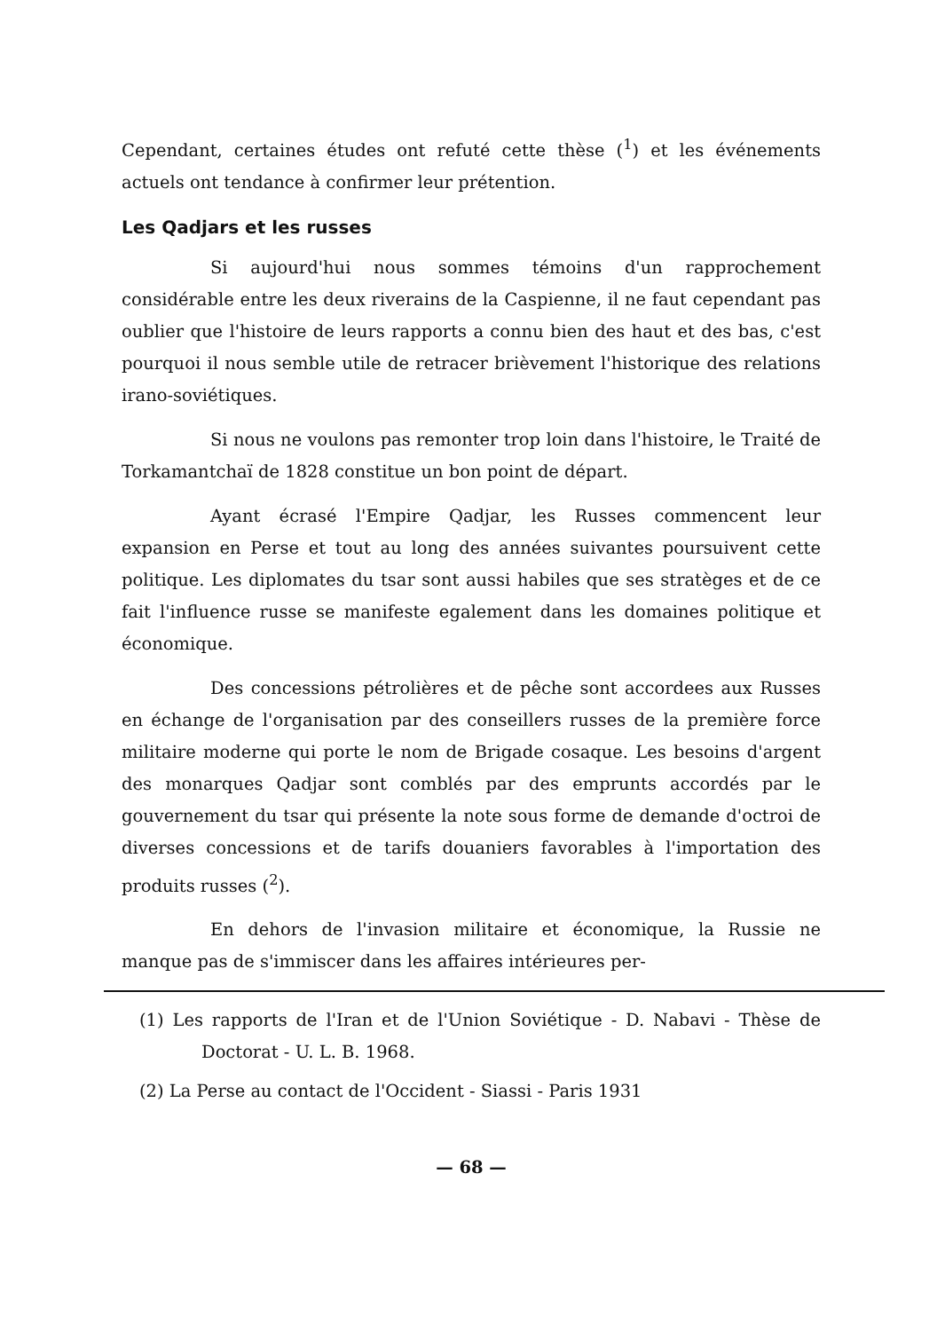Cependant, certaines études ont refuté cette thèse (<sup>1</sup>) et les événements actuels ont tendance à confirmer leur prétention.
Les Qadjars et les russes
Si aujourd'hui nous sommes témoins d'un rapprochement considérable entre les deux riverains de la Caspienne, il ne faut cependant pas oublier que l'histoire de leurs rapports a connu bien des haut et des bas, c'est pourquoi il nous semble utile de retracer brièvement l'historique des relations irano-soviétiques.
Si nous ne voulons pas remonter trop loin dans l'histoire, le Traité de Torkamantchaï de 1828 constitue un bon point de départ.
Ayant écrasé l'Empire Qadjar, les Russes commencent leur expansion en Perse et tout au long des années suivantes poursuivent cette politique. Les diplomates du tsar sont aussi habiles que ses stratèges et de ce fait l'influence russe se manifeste egalement dans les domaines politique et économique.
Des concessions pétrolières et de pêche sont accordees aux Russes en échange de l'organisation par des conseillers russes de la première force militaire moderne qui porte le nom de Brigade cosaque. Les besoins d'argent des monarques Qadjar sont comblés par des emprunts accordés par le gouvernement du tsar qui présente la note sous forme de demande d'octroi de diverses concessions et de tarifs douaniers favorables à l'importation des produits russes (<sup>2</sup>).
En dehors de l'invasion militaire et économique, la Russie ne manque pas de s'immiscer dans les affaires intérieures per-
(1) Les rapports de l'Iran et de l'Union Soviétique - D. Nabavi - Thèse de Doctorat - U. L. B. 1968.
(2) La Perse au contact de l'Occident - Siassi - Paris 1931
— 68 —